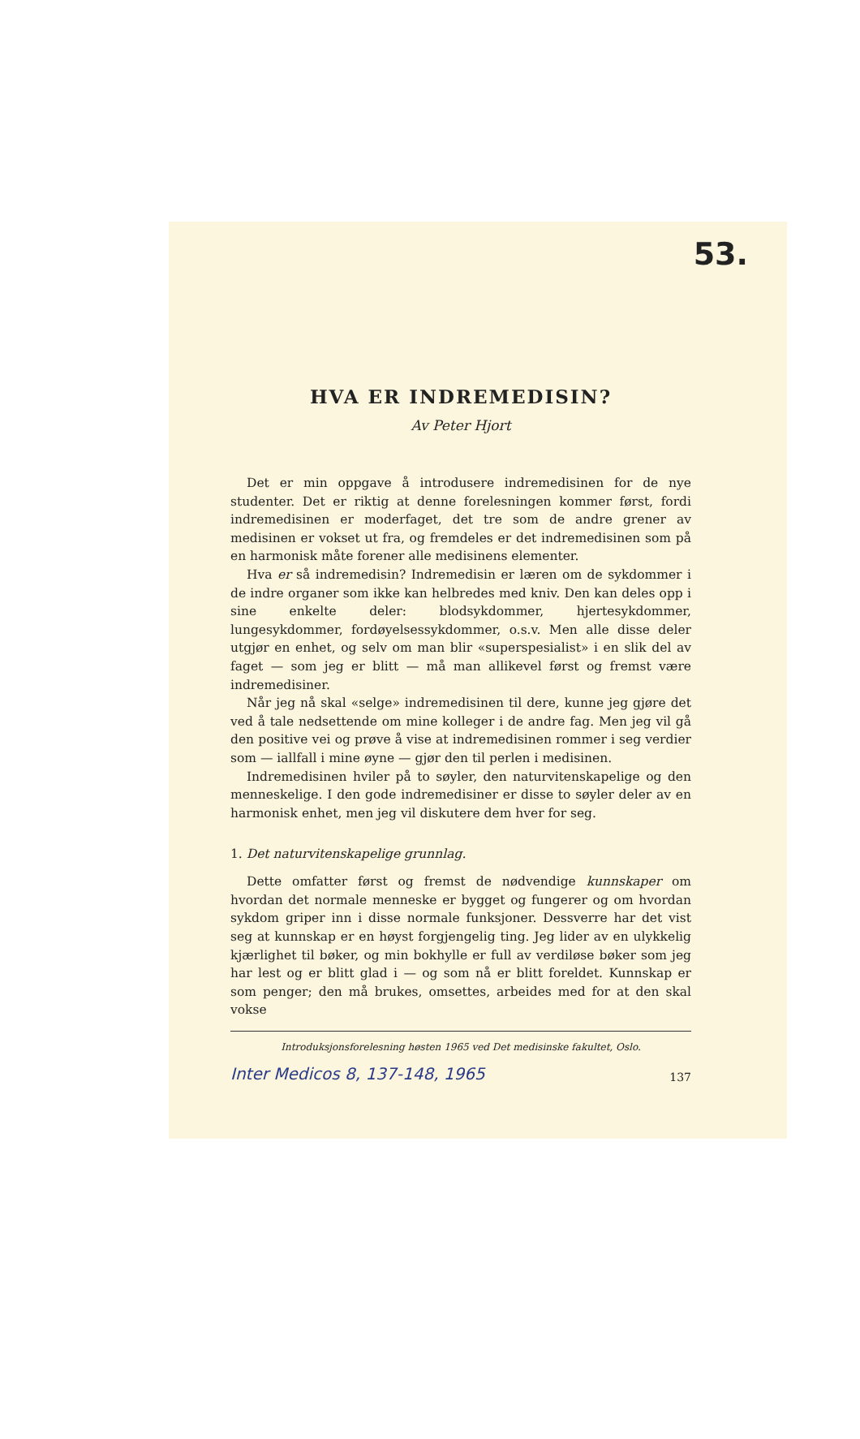53.
HVA ER INDREMEDISIN?
Av Peter Hjort
Det er min oppgave å introdusere indremedisinen for de nye studenter. Det er riktig at denne forelesningen kommer først, fordi indremedisinen er moderfaget, det tre som de andre grener av medisinen er vokset ut fra, og fremdeles er det indremedisinen som på en harmonisk måte forener alle medisinens elementer.
Hva er så indremedisin? Indremedisin er læren om de sykdommer i de indre organer som ikke kan helbredes med kniv. Den kan deles opp i sine enkelte deler: blodsykdommer, hjertesykdommer, lungesykdommer, fordøyelsessykdommer, o.s.v. Men alle disse deler utgjør en enhet, og selv om man blir «superspesialist» i en slik del av faget — som jeg er blitt — må man allikevel først og fremst være indremedisiner.
Når jeg nå skal «selge» indremedisinen til dere, kunne jeg gjøre det ved å tale nedsettende om mine kolleger i de andre fag. Men jeg vil gå den positive vei og prøve å vise at indremedisinen rommer i seg verdier som — iallfall i mine øyne — gjør den til perlen i medisinen.
Indremedisinen hviler på to søyler, den naturvitenskapelige og den menneskelige. I den gode indremedisiner er disse to søyler deler av en harmonisk enhet, men jeg vil diskutere dem hver for seg.
1. Det naturvitenskapelige grunnlag.
Dette omfatter først og fremst de nødvendige kunnskaper om hvordan det normale menneske er bygget og fungerer og om hvordan sykdom griper inn i disse normale funksjoner. Dessverre har det vist seg at kunnskap er en høyst forgjengelig ting. Jeg lider av en ulykkelig kjærlighet til bøker, og min bokhylle er full av verdiløse bøker som jeg har lest og er blitt glad i — og som nå er blitt foreldet. Kunnskap er som penger; den må brukes, omsettes, arbeides med for at den skal vokse
Introduksjonsforelesning høsten 1965 ved Det medisinske fakultet, Oslo.
Inter Medicos 8, 137-148, 1965 137